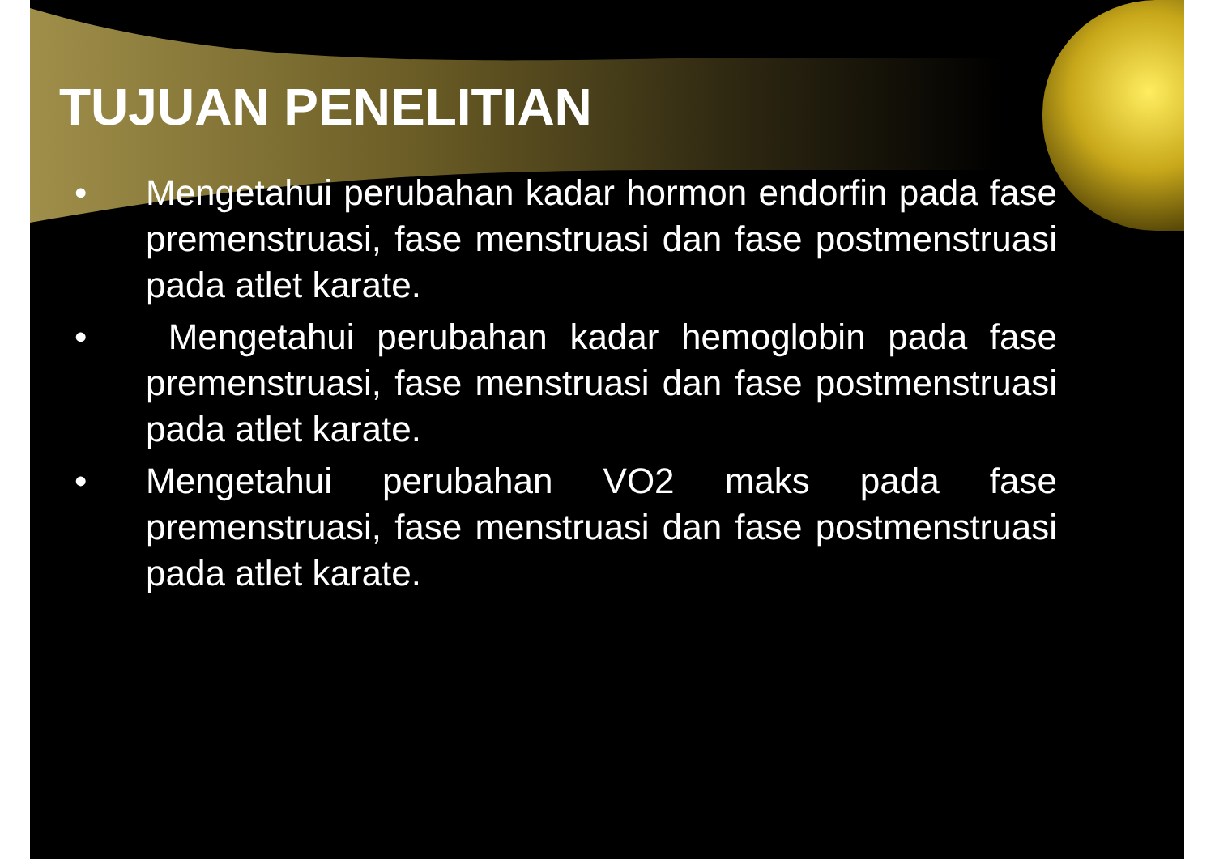TUJUAN PENELITIAN
• Mengetahui perubahan kadar hormon endorfin pada fase premenstruasi, fase menstruasi dan fase postmenstruasi pada atlet karate.
• Mengetahui perubahan kadar hemoglobin pada fase premenstruasi, fase menstruasi dan fase postmenstruasi pada atlet karate.
• Mengetahui perubahan VO2 maks pada fase premenstruasi, fase menstruasi dan fase postmenstruasi pada atlet karate.